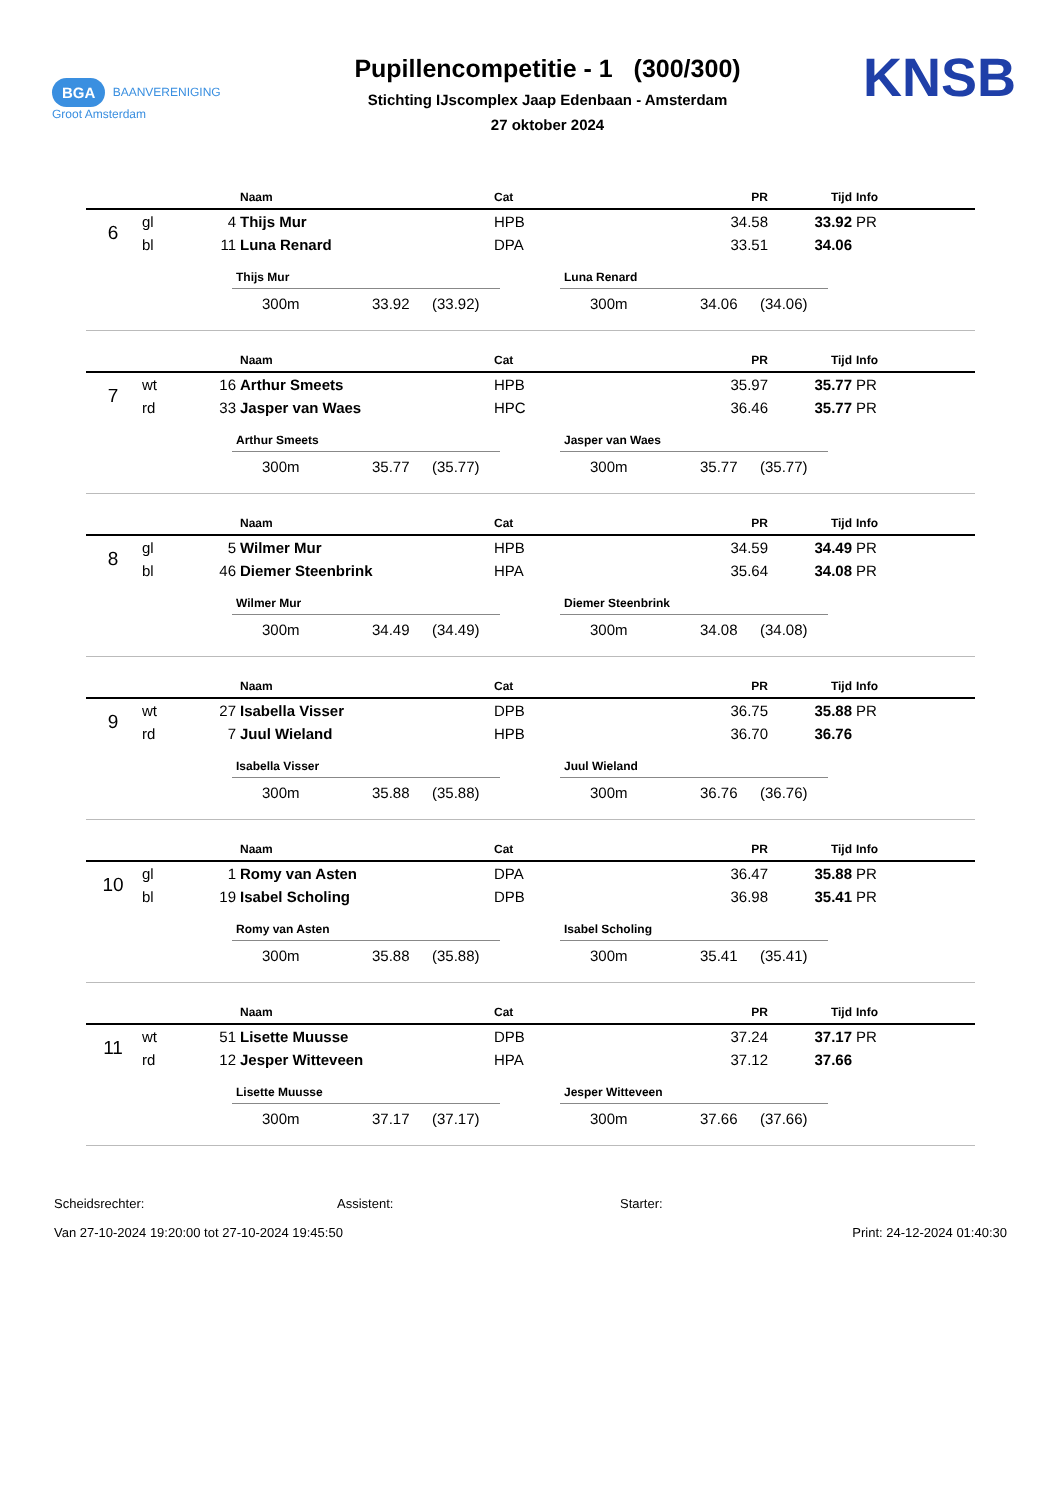BGA BAANVERENIGING
Groot Amsterdam
Pupillencompetitie - 1 (300/300)
Stichting IJscomplex Jaap Edenbaan - Amsterdam
27 oktober 2024
KNSB
| | | | Naam | Cat | PR | Tijd | Info |
| --- | --- | --- | --- | --- | --- | --- | --- |
| 6 | gl | 4 | Thijs Mur | HPB | 34.58 | 33.92 | PR |
| | bl | 11 | Luna Renard | DPA | 33.51 | 34.06 | |
Thijs Mur
300m 33.92 (33.92)
Luna Renard
300m 34.06 (34.06)
| | | | Naam | Cat | PR | Tijd | Info |
| --- | --- | --- | --- | --- | --- | --- | --- |
| 7 | wt | 16 | Arthur Smeets | HPB | 35.97 | 35.77 | PR |
| | rd | 33 | Jasper van Waes | HPC | 36.46 | 35.77 | PR |
Arthur Smeets
300m 35.77 (35.77)
Jasper van Waes
300m 35.77 (35.77)
| | | | Naam | Cat | PR | Tijd | Info |
| --- | --- | --- | --- | --- | --- | --- | --- |
| 8 | gl | 5 | Wilmer Mur | HPB | 34.59 | 34.49 | PR |
| | bl | 46 | Diemer Steenbrink | HPA | 35.64 | 34.08 | PR |
Wilmer Mur
300m 34.49 (34.49)
Diemer Steenbrink
300m 34.08 (34.08)
| | | | Naam | Cat | PR | Tijd | Info |
| --- | --- | --- | --- | --- | --- | --- | --- |
| 9 | wt | 27 | Isabella Visser | DPB | 36.75 | 35.88 | PR |
| | rd | 7 | Juul Wieland | HPB | 36.70 | 36.76 | |
Isabella Visser
300m 35.88 (35.88)
Juul Wieland
300m 36.76 (36.76)
| | | | Naam | Cat | PR | Tijd | Info |
| --- | --- | --- | --- | --- | --- | --- | --- |
| 10 | gl | 1 | Romy van Asten | DPA | 36.47 | 35.88 | PR |
| | bl | 19 | Isabel Scholing | DPB | 36.98 | 35.41 | PR |
Romy van Asten
300m 35.88 (35.88)
Isabel Scholing
300m 35.41 (35.41)
| | | | Naam | Cat | PR | Tijd | Info |
| --- | --- | --- | --- | --- | --- | --- | --- |
| 11 | wt | 51 | Lisette Muusse | DPB | 37.24 | 37.17 | PR |
| | rd | 12 | Jesper Witteveen | HPA | 37.12 | 37.66 | |
Lisette Muusse
300m 37.17 (37.17)
Jesper Witteveen
300m 37.66 (37.66)
Scheidsrechter: Assistent: Starter:
Van 27-10-2024 19:20:00 tot 27-10-2024 19:45:50 Print: 24-12-2024 01:40:30